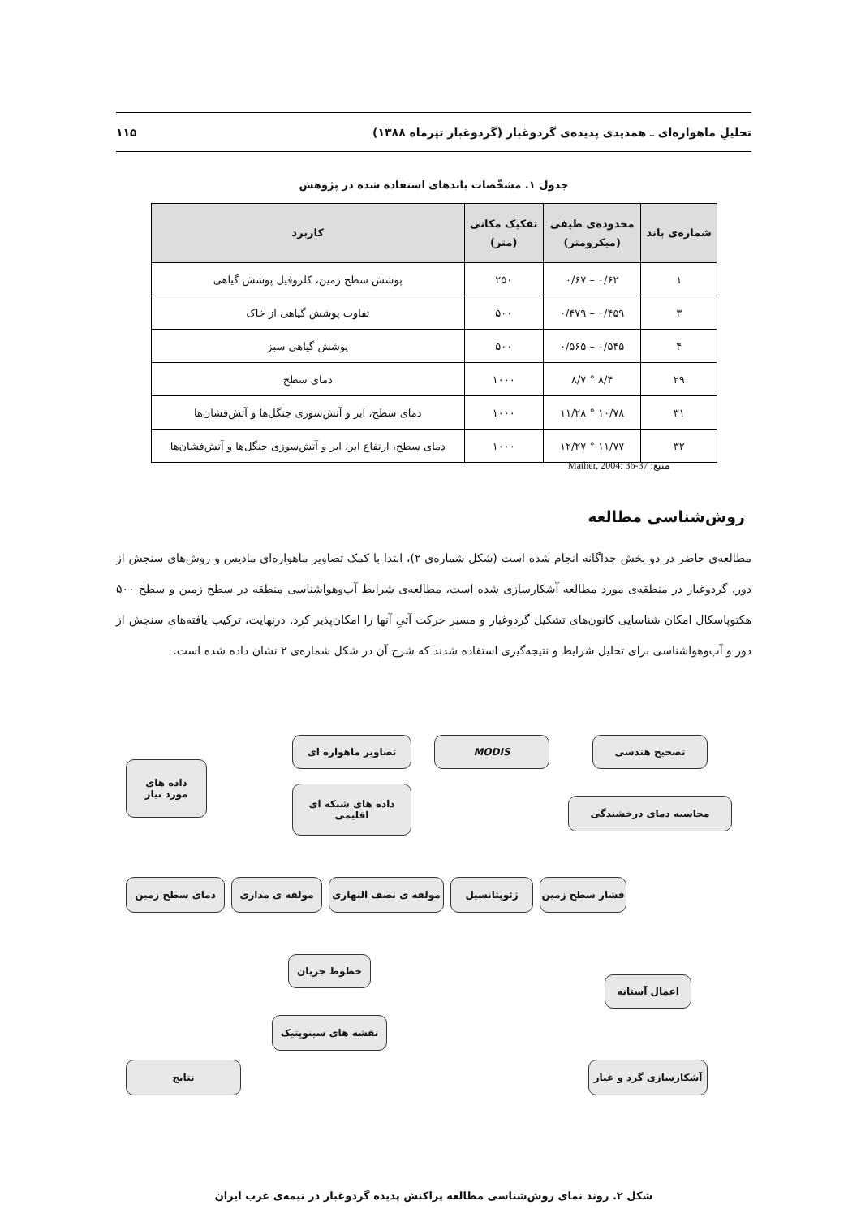تحلیلِ ماهواره‌ای ـ همدیدی پدیده‌ی گردوغبار (گردوغبار تیرماه ۱۳۸۸) ۱۱۵
جدول ۱. مشخّصات باندهای استفاده شده در پژوهش
| شماره‌ی باند | محدوده‌ی طیفی (میکرومتر) | تفکیک مکانی (متر) | کاربرد |
| --- | --- | --- | --- |
| ۱ | ۰/۶۲ – ۰/۶۷ | ۲۵۰ | پوشش سطح زمین، کلروفیل پوشش گیاهی |
| ۳ | ۰/۴۵۹ – ۰/۴۷۹ | ۵۰۰ | تفاوت پوشش گیاهی از خاک |
| ۴ | ۰/۵۴۵ – ۰/۵۶۵ | ۵۰۰ | پوشش گیاهی سبز |
| ۲۹ | ۸/۴ ° ۸/۷ | ۱۰۰۰ | دمای سطح |
| ۳۱ | ۱۰/۷۸ ° ۱۱/۲۸ | ۱۰۰۰ | دمای سطح، ابر و آتش‌سوزی جنگل‌ها و آتش‌فشان‌ها |
| ۳۲ | ۱۱/۷۷ ° ۱۲/۲۷ | ۱۰۰۰ | دمای سطح، ارتفاع ابر، ابر و آتش‌سوزی جنگل‌ها و آتش‌فشان‌ها |
منبع: Mather, 2004: 36-37
روش‌شناسی مطالعه
مطالعه‌ی حاضر در دو بخش جداگانه انجام شده است (شکل شماره‌ی ۲)، ابتدا با کمک تصاویر ماهواره‌ای مادیس و روش‌های سنجش از دور، گردوغبار در منطقه‌ی مورد مطالعه آشکارسازی شده است، مطالعه‌ی شرایط آب‌وهواشناسی منطقه در سطح زمین و سطح ۵۰۰ هکتوپاسکال امکان شناسایی کانون‌های تشکیل گردوغبار و مسیر حرکت آتیِ آنها را امکان‌پذیر کرد. درنهایت، ترکیب یافته‌های سنجش از دور و آب‌وهواشناسی برای تحلیل شرایط و نتیجه‌گیری استفاده شدند که شرح آن در شکل شماره‌ی ۲ نشان داده شده است.
داده های
مورد نیاز
تصاویر ماهواره ای MODIS تصحیح هندسی
داده های شبکه ای
اقلیمی
محاسبه دمای درخشندگی
دمای سطح زمین مولفه ی مداری مولفه ی نصف النهاری ژئوپتانسیل فشار سطح زمین
خطوط جریان
اعمال آستانه
نقشه های سینوپتیک
نتایج آشکارسازی گرد و غبار
شکل ۲. روند نمای روش‌شناسی مطالعه پراکنش پدیده گردوغبار در نیمه‌ی غرب ایران